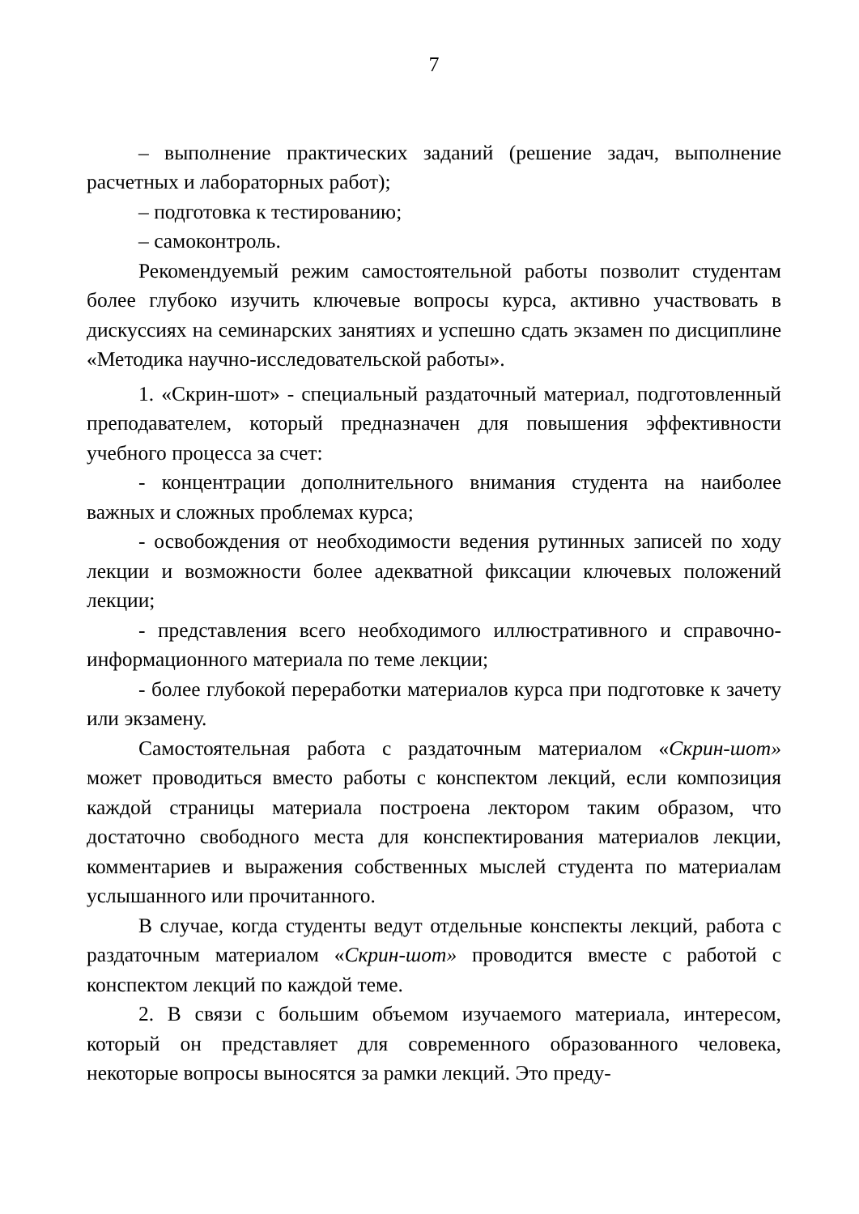7
– выполнение практических заданий (решение задач, выполнение расчетных и лабораторных работ);
– подготовка к тестированию;
– самоконтроль.
Рекомендуемый режим самостоятельной работы позволит студентам более глубоко изучить ключевые вопросы курса, активно участвовать в дискуссиях на семинарских занятиях и успешно сдать экзамен по дисциплине «Методика научно-исследовательской работы».
1. «Скрин-шот» - специальный раздаточный материал, подготовленный преподавателем, который предназначен для повышения эффективности учебного процесса за счет:
- концентрации дополнительного внимания студента на наиболее важных и сложных проблемах курса;
- освобождения от необходимости ведения рутинных записей по ходу лекции и возможности более адекватной фиксации ключевых положений лекции;
- представления всего необходимого иллюстративного и справочно-информационного материала по теме лекции;
- более глубокой переработки материалов курса при подготовке к зачету или экзамену.
Самостоятельная работа с раздаточным материалом «Скрин-шот» может проводиться вместо работы с конспектом лекций, если композиция каждой страницы материала построена лектором таким образом, что достаточно свободного места для конспектирования материалов лекции, комментариев и выражения собственных мыслей студента по материалам услышанного или прочитанного.
В случае, когда студенты ведут отдельные конспекты лекций, работа с раздаточным материалом «Скрин-шот» проводится вместе с работой с конспектом лекций по каждой теме.
2. В связи с большим объемом изучаемого материала, интересом, который он представляет для современного образованного человека, некоторые вопросы выносятся за рамки лекций. Это преду-